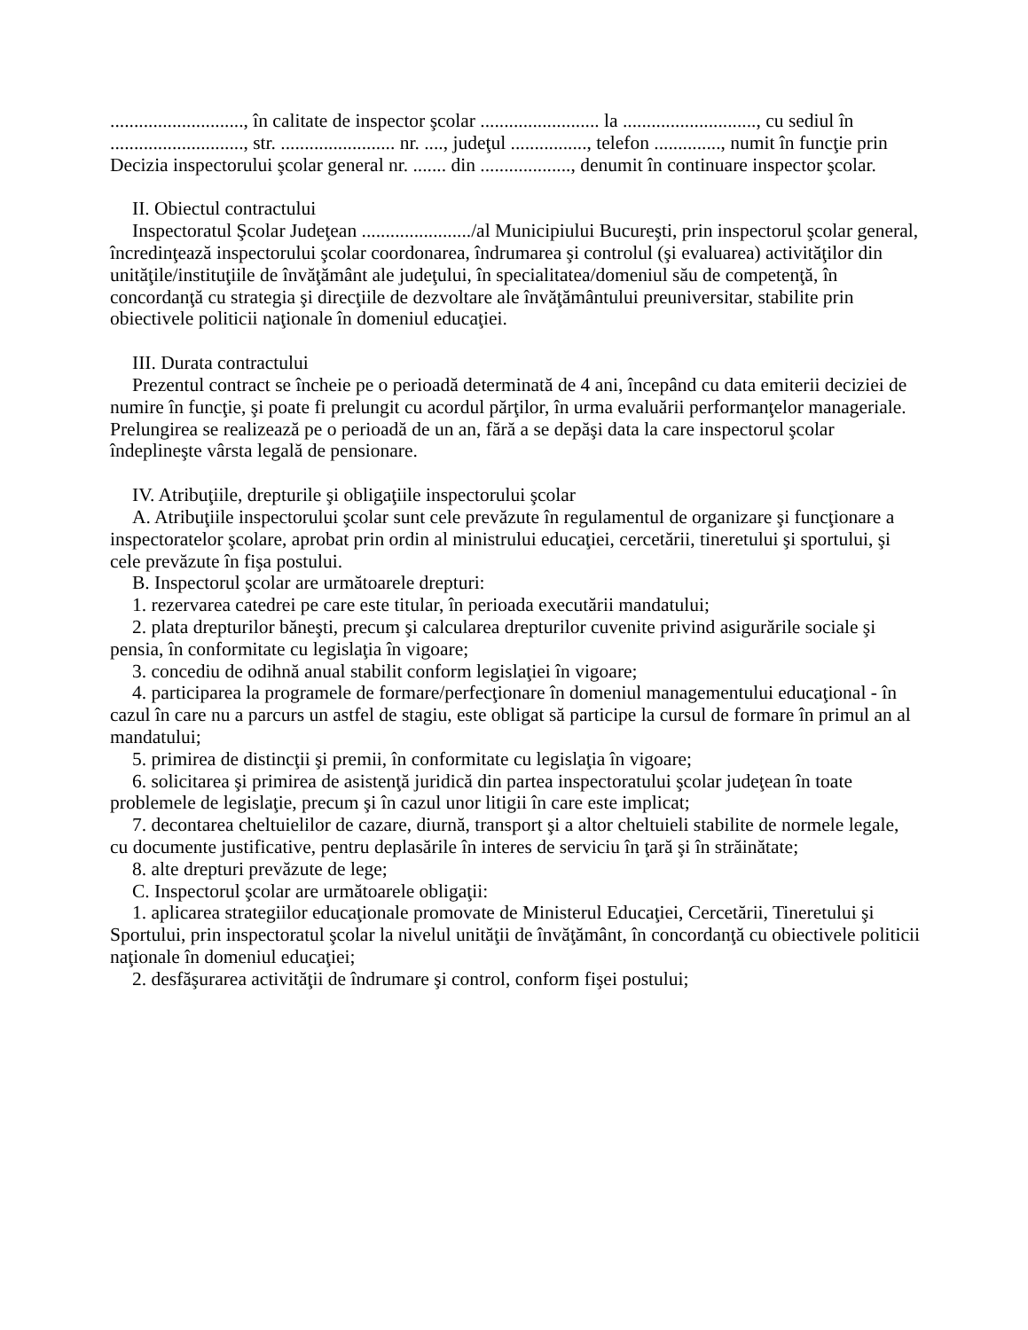............................, în calitate de inspector şcolar ......................... la ............................, cu sediul în ............................, str. ........................ nr. ...., judeţul ................, telefon .............., numit în funcţie prin Decizia inspectorului şcolar general nr. ....... din ..................., denumit în continuare inspector şcolar.
II. Obiectul contractului
Inspectoratul Şcolar Judeţean ......................./al Municipiului Bucureşti, prin inspectorul şcolar general, încredinţează inspectorului şcolar coordonarea, îndrumarea şi controlul (şi evaluarea) activităţilor din unităţile/instituţiile de învăţământ ale judeţului, în specialitatea/domeniul său de competenţă, în concordanţă cu strategia şi direcţiile de dezvoltare ale învăţământului preuniversitar, stabilite prin obiectivele politicii naţionale în domeniul educaţiei.
III. Durata contractului
Prezentul contract se încheie pe o perioadă determinată de 4 ani, începând cu data emiterii deciziei de numire în funcţie, şi poate fi prelungit cu acordul părţilor, în urma evaluării performanţelor manageriale. Prelungirea se realizează pe o perioadă de un an, fără a se depăşi data la care inspectorul şcolar îndeplineşte vârsta legală de pensionare.
IV. Atribuţiile, drepturile şi obligaţiile inspectorului şcolar
A. Atribuţiile inspectorului şcolar sunt cele prevăzute în regulamentul de organizare şi funcţionare a inspectoratelor şcolare, aprobat prin ordin al ministrului educaţiei, cercetării, tineretului şi sportului, şi cele prevăzute în fişa postului.
B. Inspectorul şcolar are următoarele drepturi:
1. rezervarea catedrei pe care este titular, în perioada executării mandatului;
2. plata drepturilor băneşti, precum şi calcularea drepturilor cuvenite privind asigurările sociale şi pensia, în conformitate cu legislaţia în vigoare;
3. concediu de odihnă anual stabilit conform legislaţiei în vigoare;
4. participarea la programele de formare/perfecţionare în domeniul managementului educaţional - în cazul în care nu a parcurs un astfel de stagiu, este obligat să participe la cursul de formare în primul an al mandatului;
5. primirea de distincţii şi premii, în conformitate cu legislaţia în vigoare;
6. solicitarea şi primirea de asistenţă juridică din partea inspectoratului şcolar judeţean în toate problemele de legislaţie, precum şi în cazul unor litigii în care este implicat;
7. decontarea cheltuielilor de cazare, diurnă, transport şi a altor cheltuieli stabilite de normele legale, cu documente justificative, pentru deplasările în interes de serviciu în ţară şi în străinătate;
8. alte drepturi prevăzute de lege;
C. Inspectorul şcolar are următoarele obligaţii:
1. aplicarea strategiilor educaţionale promovate de Ministerul Educaţiei, Cercetării, Tineretului şi Sportului, prin inspectoratul şcolar la nivelul unităţii de învăţământ, în concordanţă cu obiectivele politicii naţionale în domeniul educaţiei;
2. desfăşurarea activităţii de îndrumare şi control, conform fişei postului;